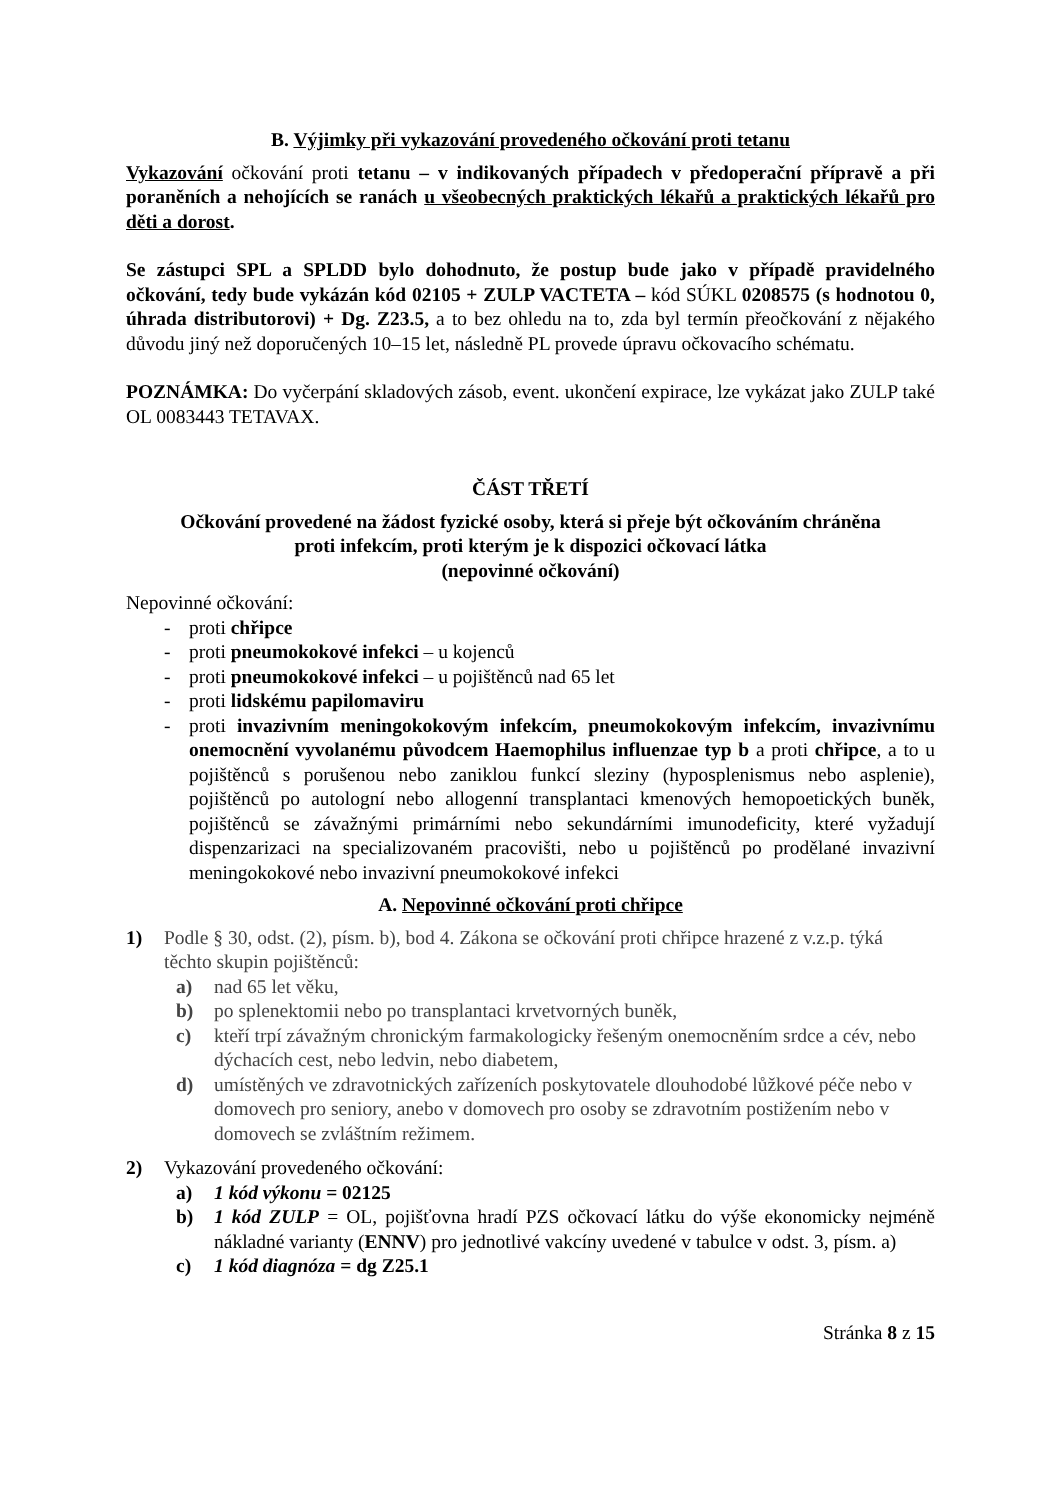B. Výjimky při vykazování provedeného očkování proti tetanu
Vykazování očkování proti tetanu – v indikovaných případech v předoperační přípravě a při poraněních a nehojících se ranách u všeobecných praktických lékařů a praktických lékařů pro děti a dorost.
Se zástupci SPL a SPLDD bylo dohodnuto, že postup bude jako v případě pravidelného očkování, tedy bude vykázán kód 02105 + ZULP VACTETA – kód SÚKL 0208575 (s hodnotou 0, úhrada distributorovi) + Dg. Z23.5, a to bez ohledu na to, zda byl termín přeočkování z nějakého důvodu jiný než doporučených 10–15 let, následně PL provede úpravu očkovacího schématu.
POZNÁMKA: Do vyčerpání skladových zásob, event. ukončení expirace, lze vykázat jako ZULP také OL 0083443 TETAVAX.
ČÁST TŘETÍ
Očkování provedené na žádost fyzické osoby, která si přeje být očkováním chráněna
proti infekcím, proti kterým je k dispozici očkovací látka
(nepovinné očkování)
Nepovinné očkování:
- proti chřipce
- proti pneumokokové infekci – u kojenců
- proti pneumokokové infekci – u pojištěnců nad 65 let
- proti lidskému papilomaviru
- proti invazivním meningokokovým infekcím, pneumokokovým infekcím, invazivnímu onemocnění vyvolanému původcem Haemophilus influenzae typ b a proti chřipce, a to u pojištěnců s porušenou nebo zaniklou funkcí sleziny (hyposplenismus nebo asplenie), pojištěnců po autologní nebo allogenní transplantaci kmenových hemopoetických buněk, pojištěnců se závažnými primárními nebo sekundárními imunodeficity, které vyžadují dispenzarizaci na specializovaném pracovišti, nebo u pojištěnců po prodělané invazivní meningokokové nebo invazivní pneumokokové infekci
A. Nepovinné očkování proti chřipce
1) Podle § 30, odst. (2), písm. b), bod 4. Zákona se očkování proti chřipce hrazené z v.z.p. týká těchto skupin pojištěnců:
a) nad 65 let věku,
b) po splenektomii nebo po transplantaci krvetvorných buněk,
c) kteří trpí závažným chronickým farmakologicky řešeným onemocněním srdce a cév, nebo dýchacích cest, nebo ledvin, nebo diabetem,
d) umístěných ve zdravotnických zařízeních poskytovatele dlouhodobé lůžkové péče nebo v domovech pro seniory, anebo v domovech pro osoby se zdravotním postižením nebo v domovech se zvláštním režimem.
2) Vykazování provedeného očkování:
a) 1 kód výkonu = 02125
b) 1 kód ZULP = OL, pojišťovna hradí PZS očkovací látku do výše ekonomicky nejméně nákladné varianty (ENNV) pro jednotlivé vakcíny uvedené v tabulce v odst. 3, písm. a)
c) 1 kód diagnóza = dg Z25.1
Stránka 8 z 15